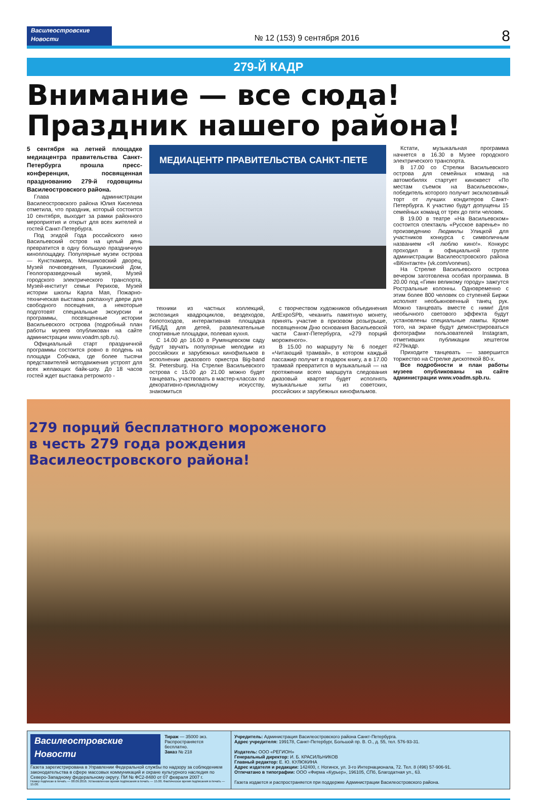Василеостровские
Новости
№ 12 (153) 9 сентября 2016
8
279-Й КАДР
Внимание — все сюда!
Праздник нашего района!
5 сентября на летней площадке медиацентра правительства Санкт-Петербурга прошла пресс-конференция, посвященная празднованию 279-й годовщины Василеостровского района.
Глава администрации Василеостровского района Юлия Киселева отметила, что праздник, который состоится 10 сентября, выходит за рамки районного мероприятия и открыт для всех жителей и гостей Санкт-Петербурга.
Под эгидой Года российского кино Васильевский остров на целый день превратится в одну большую праздничную киноплощадку. Популярные музеи острова — Кунсткамера, Меншиковский дворец, Музей почвоведения, Пушкинский Дом, Геологоразведочный музей, Музей городского электрического транспорта, Музей-институт семьи Рерихов, Музей истории школы Карла Мая, Пожарно-техническая выставка распахнут двери для свободного посещения, а некоторые подготовят специальные экскурсии и программы, посвященные истории Васильевского острова (подробный план работы музеев опубликован на сайте администрации www.voadm.spb.ru).
Официальный старт праздничной программы состоится ровно в полдень на площади Собчака, где более тысячи представителей мотодвижения устроят для всех желающих байк-шоу. До 18 часов гостей ждет выставка ретромото -
МЕДИАЦЕНТР ПРАВИТЕЛЬСТВА САНКТ-ПЕТЕ
Кстати, музыкальная программа начнется в 16.30 в Музее городского электрического транспорта.
В 17.00 со Стрелки Васильевского острова для семейных команд на автомобилях стартует киноквест «По местам съемок на Васильевском», победитель которого получит эксклюзивный торт от лучших кондитеров Санкт-Петербурга. К участию будут допущены 15 семейных команд от трех до пяти человек.
В 19.00 в театре «На Васильевском» состоится спектакль «Русское варенье» по произведению Людмилы Улицкой для участников конкурса с символичным названием «Я люблю кино!». Конкурс проходил в официальной группе администрации Василеостровского района «ВКонтакте» (vk.com/vonews).
На Стрелке Васильевского острова вечером заготовлена особая программа. В 20.00 под «Гимн великому городу» зажгутся Ростральные колонны. Одновременно с этим более 800 человек со ступеней Биржи исполнят необыкновенный танец рук. Можно танцевать вместе с ними! Для необычного светового эффекта будут установлены специальные лампы. Кроме того, на экране будут демонстрироваться фотографии пользователей Instagram, отметивших публикации хештегом #279кадр.
Приходите танцевать — завершится торжество на Стрелке дискотекой 80-х.
Все подробности и план работы музеев опубликованы на сайте администрации www.voadm.spb.ru.
техники из частных коллекций, экспозиция квадроциклов, вездеходов, болотоходов, интерактивная площадка ГИБДД для детей, развлекательные спортивные площадки, полевая кухня.
С 14.00 до 16.00 в Румянцевском саду будут звучать популярные мелодии из российских и зарубежных кинофильмов в исполнении джазового оркестра Big-band St. Petersburg. На Стрелке Васильевского острова с 15.00 до 21.00 можно будет танцевать, участвовать в мастер-классах по декоративно-прикладному искусству, знакомиться
с творчеством художников объединения ArtExpoSPb, чеканить памятную монету, принять участие в призовом розыгрыше, посвященном Дню основания Васильевской части Санкт-Петербурга, «279 порций мороженого».
В 15.00 по маршруту № 6 поедет «Читающий трамвай», в котором каждый пассажир получит в подарок книгу, а в 17.00 трамвай превратится в музыкальный — на протяжении всего маршрута следования джазовый квартет будет исполнять музыкальные хиты из советских, российских и зарубежных кинофильмов.
279 порций бесплатного мороженого
в честь 279 года рождения
Василеостровского района!
Василеостровские
Новости
Тираж — 35000 экз.
Распространяется бесплатно.
Заказ № 218
Газета зарегистрирована в Управлении Федеральной службы по надзору за соблюдением законодательства в сфере массовых коммуникаций и охране культурного наследия по Северо-Западному федеральному округу. ПИ № ФС2-8480 от 07 февраля 2007 г.
Номер подписан в печать — 08.09.2016. Установленное время подписания в печать — 15.00. Фактическое время подписания в печать — 15.00.
Учредитель: Администрация Василеостровского района Санкт-Петербурга.
Адрес учредителя: 199178, Санкт-Петербург, Большой пр. В. О., д. 55, тел. 576-93-31.
Издатель: ООО «РЕГИОН»
Генеральный директор: И. Б. КРАСИЛЬНИКОВ
Главный редактор: Е. Ю. КУЛЮКИНА
Адрес издателя и редакции: 142400, г. Ногинск, ул. 3-го Интернационала, 72. Тел. 8 (496) 57-906-91.
Отпечатано в типографии: ООО «Фирма «Курьер», 196105, СПб, Благодатная ул., 63.
Газета издается и распространяется при поддержке Администрации Василеостровского района.